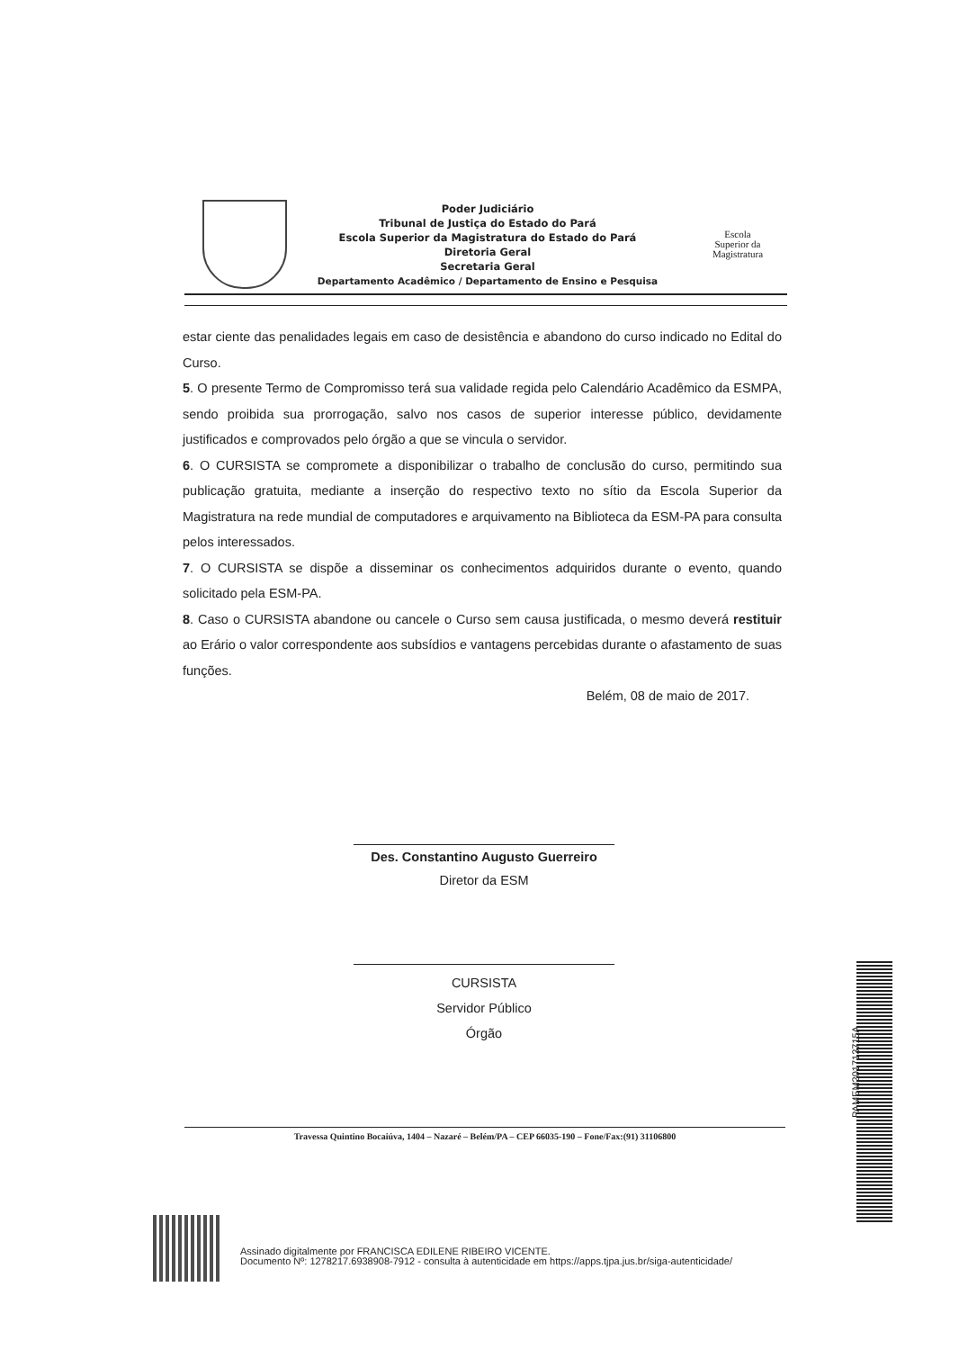Poder Judiciário
Tribunal de Justiça do Estado do Pará
Escola Superior da Magistratura do Estado do Pará
Diretoria Geral
Secretaria Geral
Departamento Acadêmico / Departamento de Ensino e Pesquisa
Escola
Superior da
Magistratura
estar ciente das penalidades legais em caso de desistência e abandono do curso indicado no Edital do Curso.
5. O presente Termo de Compromisso terá sua validade regida pelo Calendário Acadêmico da ESMPA, sendo proibida sua prorrogação, salvo nos casos de superior interesse público, devidamente justificados e comprovados pelo órgão a que se vincula o servidor.
6. O CURSISTA se compromete a disponibilizar o trabalho de conclusão do curso, permitindo sua publicação gratuita, mediante a inserção do respectivo texto no sítio da Escola Superior da Magistratura na rede mundial de computadores e arquivamento na Biblioteca da ESM-PA para consulta pelos interessados.
7. O CURSISTA se dispõe a disseminar os conhecimentos adquiridos durante o evento, quando solicitado pela ESM-PA.
8. Caso o CURSISTA abandone ou cancele o Curso sem causa justificada, o mesmo deverá restituir ao Erário o valor correspondente aos subsídios e vantagens percebidas durante o afastamento de suas funções.
Belém, 08 de maio de 2017.
Des. Constantino Augusto Guerreiro
Diretor da ESM
CURSISTA
Servidor Público
Órgão
Travessa Quintino Bocaiúva, 1404 – Nazaré – Belém/PA – CEP 66035-190 – Fone/Fax:(91) 31106800
PAMEM201713715A
Assinado digitalmente por FRANCISCA EDILENE RIBEIRO VICENTE.
Documento Nº: 1278217.6938908-7912 - consulta à autenticidade em https://apps.tjpa.jus.br/siga-autenticidade/